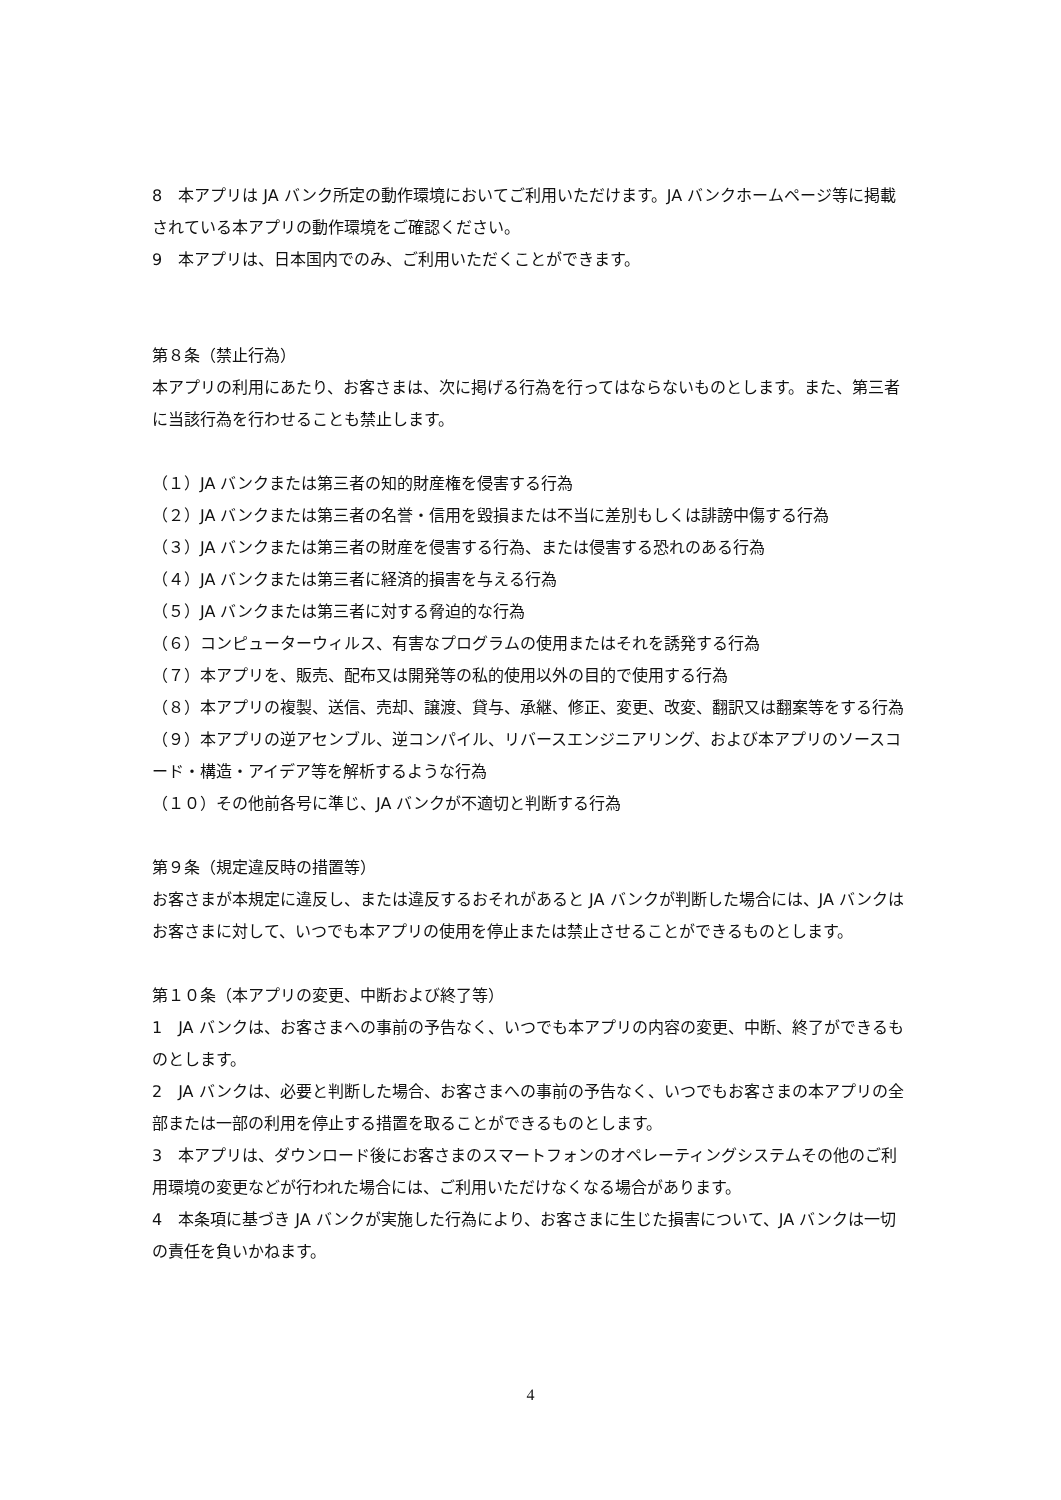8　本アプリは JA バンク所定の動作環境においてご利用いただけます。JA バンクホームページ等に掲載されている本アプリの動作環境をご確認ください。
9　本アプリは、日本国内でのみ、ご利用いただくことができます。
第８条（禁止行為）
本アプリの利用にあたり、お客さまは、次に掲げる行為を行ってはならないものとします。また、第三者に当該行為を行わせることも禁止します。
（１）JA バンクまたは第三者の知的財産権を侵害する行為
（２）JA バンクまたは第三者の名誉・信用を毀損または不当に差別もしくは誹謗中傷する行為
（３）JA バンクまたは第三者の財産を侵害する行為、または侵害する恐れのある行為
（４）JA バンクまたは第三者に経済的損害を与える行為
（５）JA バンクまたは第三者に対する脅迫的な行為
（６）コンピューターウィルス、有害なプログラムの使用またはそれを誘発する行為
（７）本アプリを、販売、配布又は開発等の私的使用以外の目的で使用する行為
（８）本アプリの複製、送信、売却、譲渡、貸与、承継、修正、変更、改変、翻訳又は翻案等をする行為
（９）本アプリの逆アセンブル、逆コンパイル、リバースエンジニアリング、および本アプリのソースコード・構造・アイデア等を解析するような行為
（１０）その他前各号に準じ、JA バンクが不適切と判断する行為
第９条（規定違反時の措置等）
お客さまが本規定に違反し、または違反するおそれがあると JA バンクが判断した場合には、JA バンクはお客さまに対して、いつでも本アプリの使用を停止または禁止させることができるものとします。
第１０条（本アプリの変更、中断および終了等）
1　JA バンクは、お客さまへの事前の予告なく、いつでも本アプリの内容の変更、中断、終了ができるものとします。
2　JA バンクは、必要と判断した場合、お客さまへの事前の予告なく、いつでもお客さまの本アプリの全部または一部の利用を停止する措置を取ることができるものとします。
3　本アプリは、ダウンロード後にお客さまのスマートフォンのオペレーティングシステムその他のご利用環境の変更などが行われた場合には、ご利用いただけなくなる場合があります。
4　本条項に基づき JA バンクが実施した行為により、お客さまに生じた損害について、JA バンクは一切の責任を負いかねます。
4